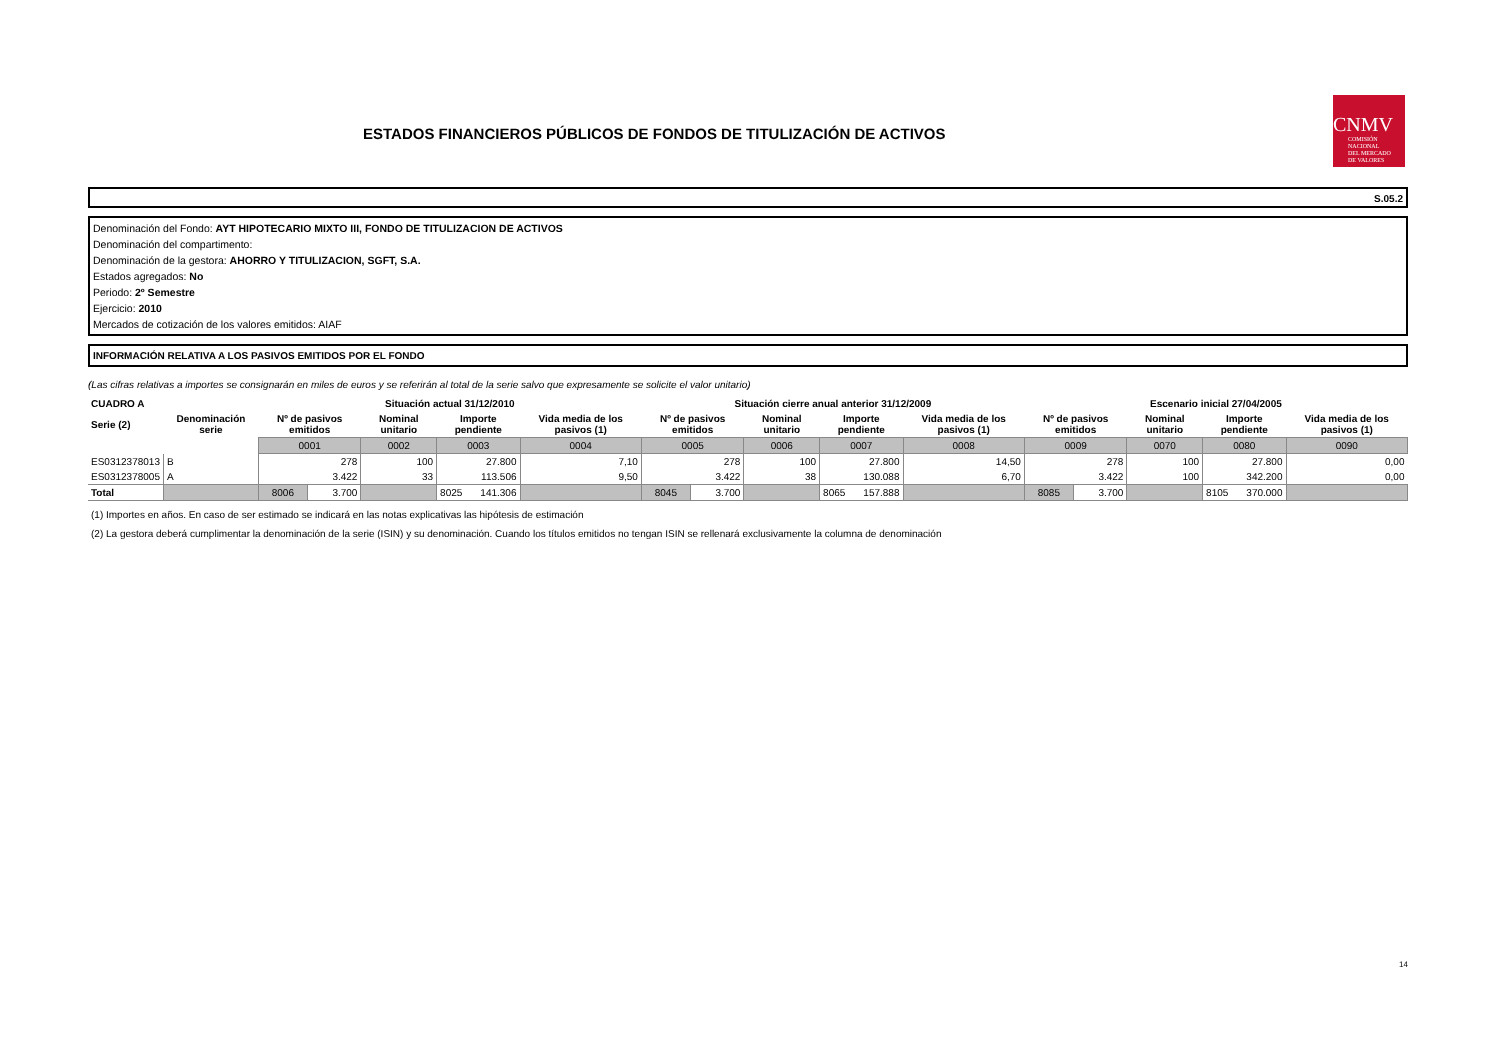ESTADOS FINANCIEROS PÚBLICOS DE FONDOS DE TITULIZACIÓN DE ACTIVOS
CNMV
COMISIÓN
NACIONAL
DEL MERCADO
DE VALORES
S.05.2
Denominación del Fondo: AYT HIPOTECARIO MIXTO III, FONDO DE TITULIZACION DE ACTIVOS
Denominación del compartimento:
Denominación de la gestora: AHORRO Y TITULIZACION, SGFT, S.A.
Estados agregados: No
Periodo: 2º Semestre
Ejercicio: 2010
Mercados de cotización de los valores emitidos: AIAF
INFORMACIÓN RELATIVA A LOS PASIVOS EMITIDOS POR EL FONDO
(Las cifras relativas a importes se consignarán en miles de euros y se referirán al total de la serie salvo que expresamente se solicite el valor unitario)
| CUADRO A | | Situación actual 31/12/2010 | | | | | Situación cierre anual anterior 31/12/2009 | | | | | Escenario inicial 27/04/2005 | | | | |
| --- | --- | --- | --- | --- | --- | --- | --- | --- | --- | --- | --- | --- | --- | --- | --- | --- |
| Serie (2) | Denominación serie | Nº de pasivos emitidos | | Nominal unitario | Importe pendiente | Vida media de los pasivos (1) | Nº de pasivos emitidos | | Nominal unitario | Importe pendiente | Vida media de los pasivos (1) | Nº de pasivos emitidos | | Nominal unitario | Importe pendiente | Vida media de los pasivos (1) |
| | | 0001 | | 0002 | 0003 | 0004 | 0005 | | 0006 | 0007 | 0008 | 0009 | | 0070 | 0080 | 0090 |
| ES0312378013 | B | 278 | | 100 | 27.800 | 7,10 | 278 | | 100 | 27.800 | 14,50 | 278 | | 100 | 27.800 | 0,00 |
| ES0312378005 | A | 3.422 | | 33 | 113.506 | 9,50 | 3.422 | | 38 | 130.088 | 6,70 | 3.422 | | 100 | 342.200 | 0,00 |
| Total | | 8006 | 3.700 | | 8025 141.306 | | 8045 | 3.700 | | 8065 157.888 | | 8085 | 3.700 | | 8105 370.000 | |
(1) Importes en años. En caso de ser estimado se indicará en las notas explicativas las hipótesis de estimación
(2) La gestora deberá cumplimentar la denominación de la serie (ISIN) y su denominación. Cuando los títulos emitidos no tengan ISIN se rellenará exclusivamente la columna de denominación
14